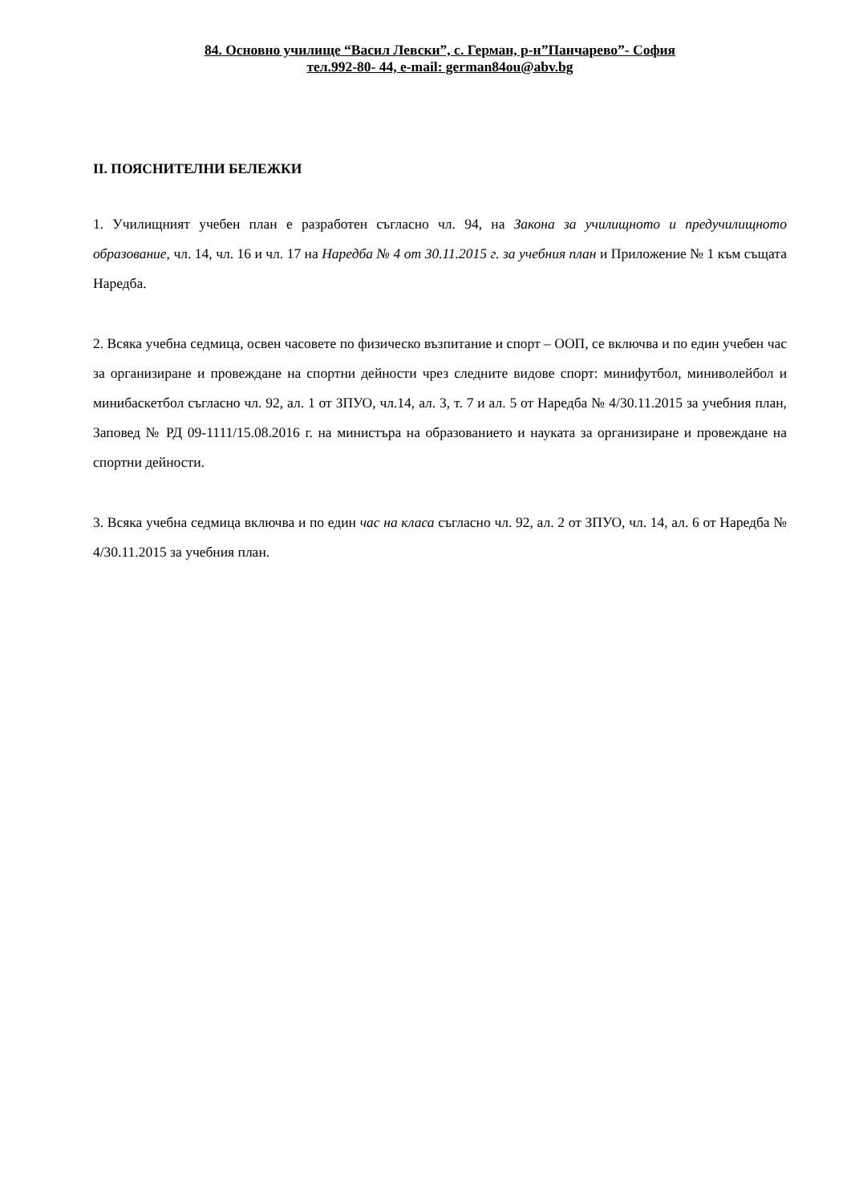84. Основно училище “Васил Левски”, с. Герман, р-н”Панчарево”- София
тел.992-80- 44, e-mail: german84ou@abv.bg
II. ПОЯСНИТЕЛНИ БЕЛЕЖКИ
1. Училищният учебен план е разработен съгласно чл. 94, на Закона за училищното и предучилищното образование, чл. 14, чл. 16 и чл. 17 на Наредба № 4 от 30.11.2015 г. за учебния план и Приложение № 1 към същата Наредба.
2. Всяка учебна седмица, освен часовете по физическо възпитание и спорт – ООП, се включва и по един учебен час за организиране и провеждане на спортни дейности чрез следните видове спорт: минифутбол, миниволейбол и минибаскетбол съгласно чл. 92, ал. 1 от ЗПУО, чл.14, ал. 3, т. 7 и ал. 5 от Наредба № 4/30.11.2015 за учебния план, Заповед № РД 09-1111/15.08.2016 г. на министъра на образованието и науката за организиране и провеждане на спортни дейности.
3. Всяка учебна седмица включва и по един час на класа съгласно чл. 92, ал. 2 от ЗПУО, чл. 14, ал. 6 от Наредба № 4/30.11.2015 за учебния план.